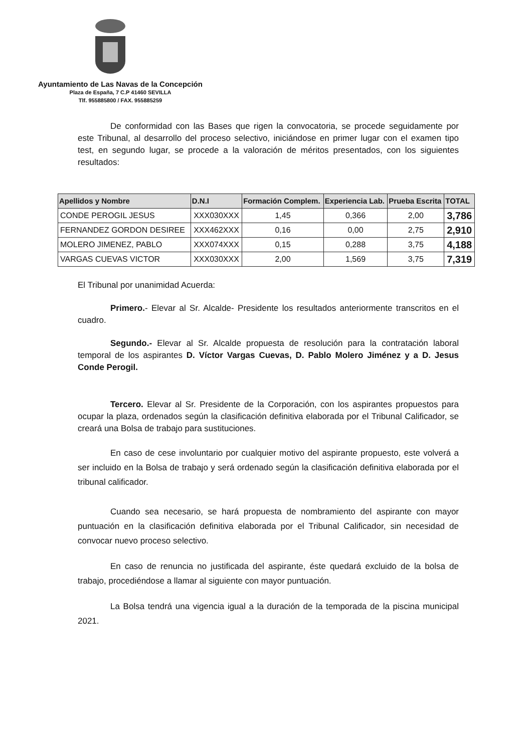Ayuntamiento de Las Navas de la Concepción
Plaza de España, 7 C.P 41460 SEVILLA
Tlf. 955885800 / FAX. 955885259
De conformidad con las Bases que rigen la convocatoria, se procede seguidamente por este Tribunal, al desarrollo del proceso selectivo, iniciándose en primer lugar con el examen tipo test, en segundo lugar, se procede a la valoración de méritos presentados, con los siguientes resultados:
| Apellidos y Nombre | D.N.I | Formación Complem. | Experiencia Lab. | Prueba Escrita | TOTAL |
| --- | --- | --- | --- | --- | --- |
| CONDE PEROGIL JESUS | XXX030XXX | 1,45 | 0,366 | 2,00 | 3,786 |
| FERNANDEZ GORDON DESIREE | XXX462XXX | 0,16 | 0,00 | 2,75 | 2,910 |
| MOLERO JIMENEZ, PABLO | XXX074XXX | 0,15 | 0,288 | 3,75 | 4,188 |
| VARGAS CUEVAS VICTOR | XXX030XXX | 2,00 | 1,569 | 3,75 | 7,319 |
El Tribunal por unanimidad Acuerda:
Primero.- Elevar al Sr. Alcalde- Presidente los resultados anteriormente transcritos en el cuadro.
Segundo.- Elevar al Sr. Alcalde propuesta de resolución para la contratación laboral temporal de los aspirantes D. Víctor Vargas Cuevas, D. Pablo Molero Jiménez y a D. Jesus Conde Perogil.
Tercero. Elevar al Sr. Presidente de la Corporación, con los aspirantes propuestos para ocupar la plaza, ordenados según la clasificación definitiva elaborada por el Tribunal Calificador, se creará una Bolsa de trabajo para sustituciones.
En caso de cese involuntario por cualquier motivo del aspirante propuesto, este volverá a ser incluido en la Bolsa de trabajo y será ordenado según la clasificación definitiva elaborada por el tribunal calificador.
Cuando sea necesario, se hará propuesta de nombramiento del aspirante con mayor puntuación en la clasificación definitiva elaborada por el Tribunal Calificador, sin necesidad de convocar nuevo proceso selectivo.
En caso de renuncia no justificada del aspirante, éste quedará excluido de la bolsa de trabajo, procediéndose a llamar al siguiente con mayor puntuación.
La Bolsa tendrá una vigencia igual a la duración de la temporada de la piscina municipal 2021.